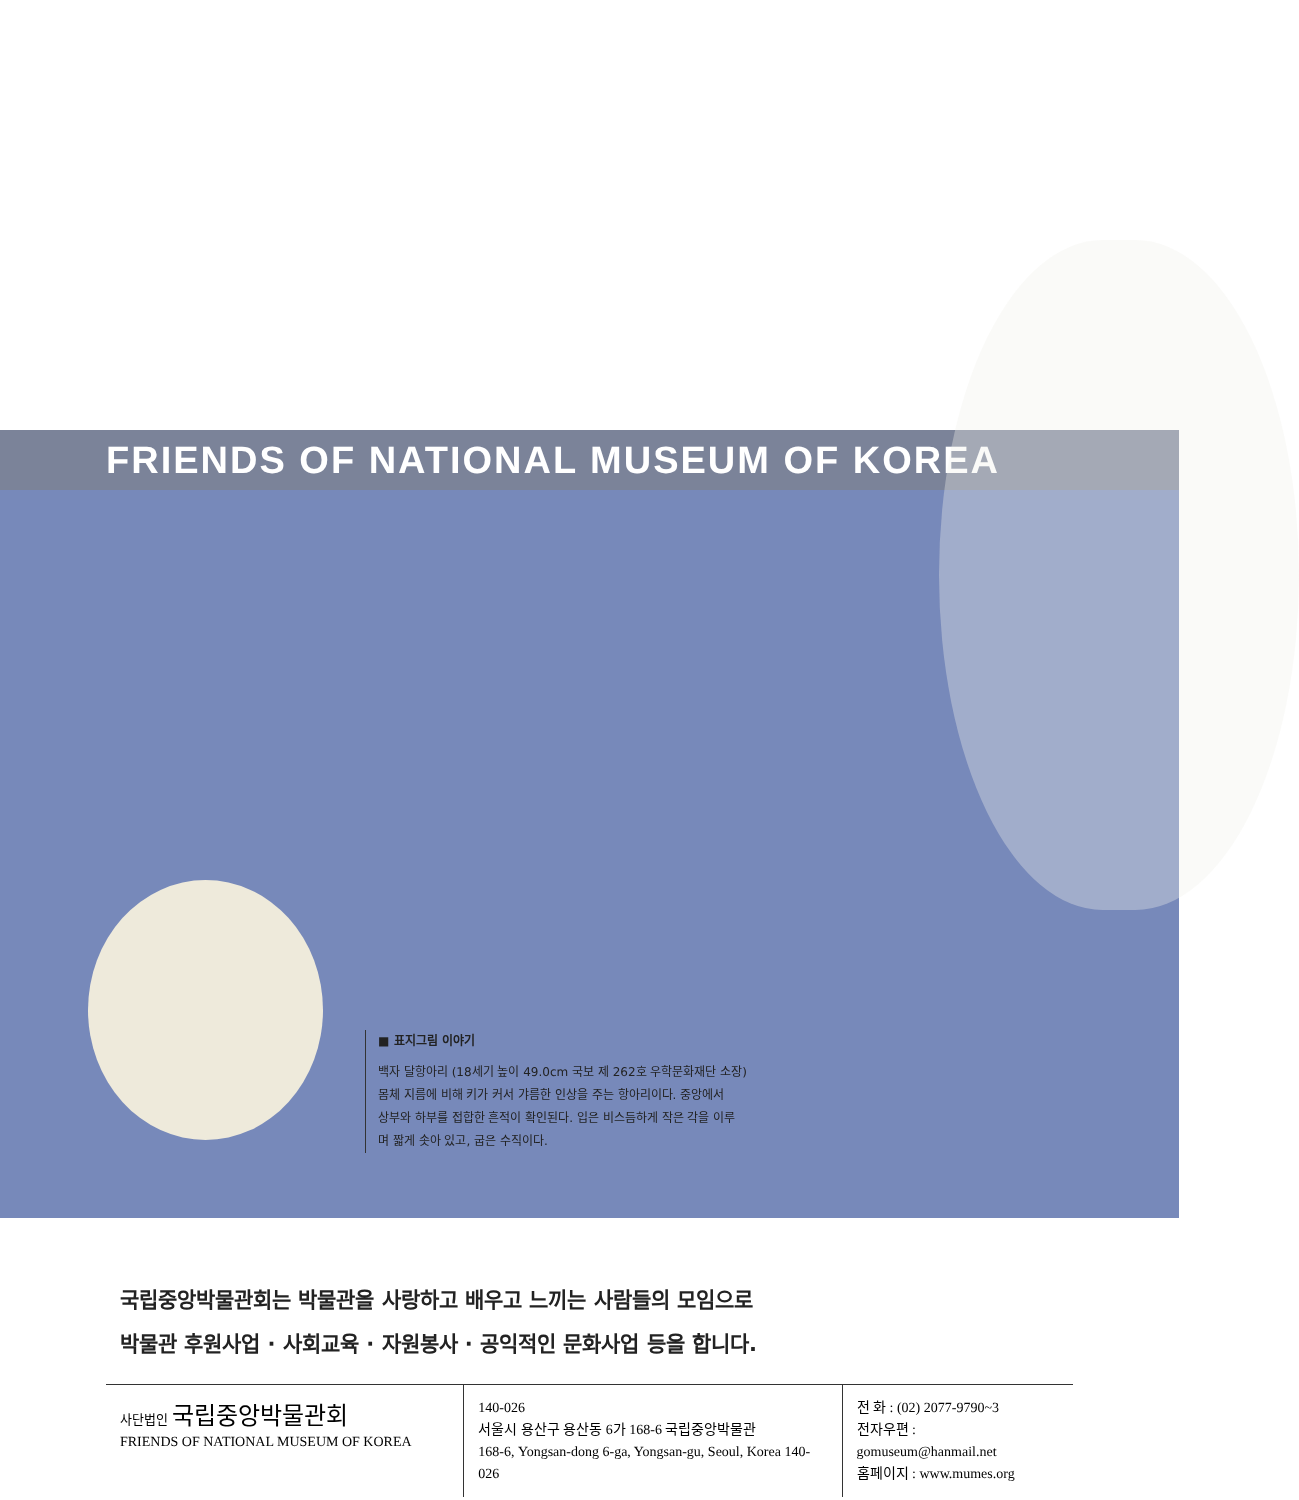FRIENDS OF NATIONAL MUSEUM OF KOREA
■ 표지그림 이야기
백자 달항아리 (18세기 높이 49.0cm 국보 제 262호 우학문화재단 소장)
몸체 지름에 비해 키가 커서 갸름한 인상을 주는 항아리이다. 중앙에서
상부와 하부를 접합한 흔적이 확인된다. 입은 비스듬하게 작은 각을 이루
며 짧게 솟아 있고, 굽은 수직이다.
국립중앙박물관회는 박물관을 사랑하고 배우고 느끼는 사람들의 모임으로
박물관 후원사업 · 사회교육 · 자원봉사 · 공익적인 문화사업 등을 합니다.
사단법인 국립중앙박물관회
FRIENDS OF NATIONAL MUSEUM OF KOREA
140-026
서울시 용산구 용산동 6가 168-6 국립중앙박물관
168-6, Yongsan-dong 6-ga, Yongsan-gu, Seoul, Korea 140-026
전 화 : (02) 2077-9790~3
전자우편 : gomuseum@hanmail.net
홈페이지 : www.mumes.org